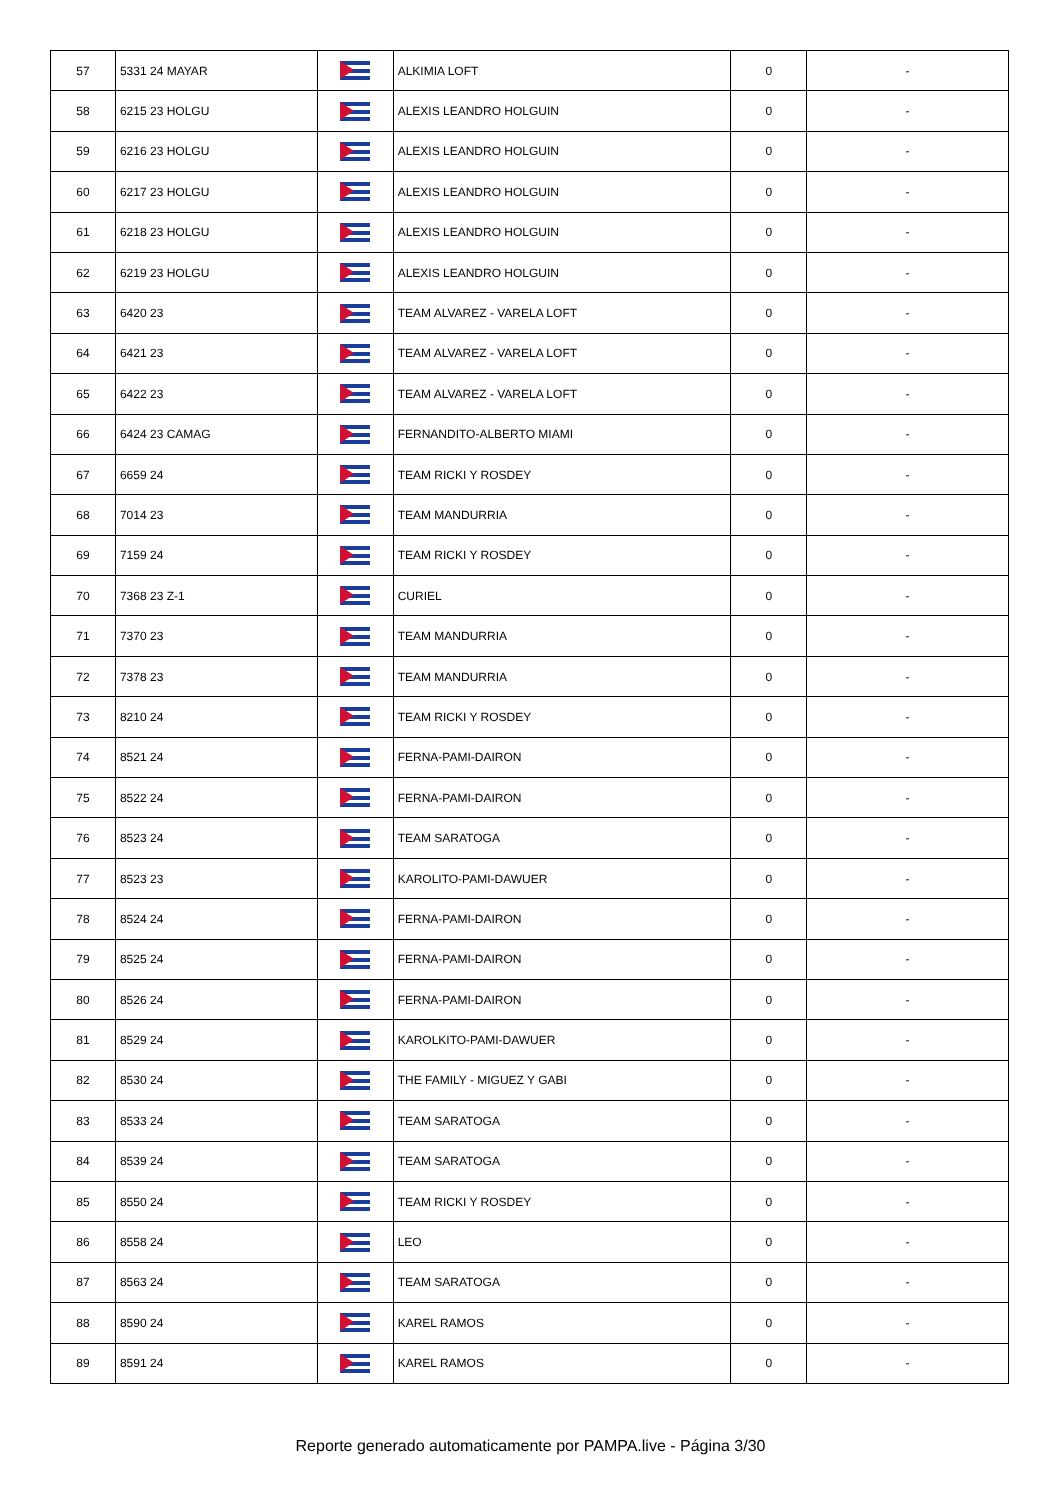| 57 | 5331 24 MAYAR | | ALKIMIA LOFT | 0 | - |
| 58 | 6215 23 HOLGU | | ALEXIS LEANDRO HOLGUIN | 0 | - |
| 59 | 6216 23 HOLGU | | ALEXIS LEANDRO HOLGUIN | 0 | - |
| 60 | 6217 23 HOLGU | | ALEXIS LEANDRO HOLGUIN | 0 | - |
| 61 | 6218 23 HOLGU | | ALEXIS LEANDRO HOLGUIN | 0 | - |
| 62 | 6219 23 HOLGU | | ALEXIS LEANDRO HOLGUIN | 0 | - |
| 63 | 6420 23 | | TEAM ALVAREZ - VARELA LOFT | 0 | - |
| 64 | 6421 23 | | TEAM ALVAREZ - VARELA LOFT | 0 | - |
| 65 | 6422 23 | | TEAM ALVAREZ - VARELA LOFT | 0 | - |
| 66 | 6424 23 CAMAG | | FERNANDITO-ALBERTO MIAMI | 0 | - |
| 67 | 6659 24 | | TEAM RICKI Y ROSDEY | 0 | - |
| 68 | 7014 23 | | TEAM MANDURRIA | 0 | - |
| 69 | 7159 24 | | TEAM RICKI Y ROSDEY | 0 | - |
| 70 | 7368 23 Z-1 | | CURIEL | 0 | - |
| 71 | 7370 23 | | TEAM MANDURRIA | 0 | - |
| 72 | 7378 23 | | TEAM MANDURRIA | 0 | - |
| 73 | 8210 24 | | TEAM RICKI Y ROSDEY | 0 | - |
| 74 | 8521 24 | | FERNA-PAMI-DAIRON | 0 | - |
| 75 | 8522 24 | | FERNA-PAMI-DAIRON | 0 | - |
| 76 | 8523 24 | | TEAM SARATOGA | 0 | - |
| 77 | 8523 23 | | KAROLITO-PAMI-DAWUER | 0 | - |
| 78 | 8524 24 | | FERNA-PAMI-DAIRON | 0 | - |
| 79 | 8525 24 | | FERNA-PAMI-DAIRON | 0 | - |
| 80 | 8526 24 | | FERNA-PAMI-DAIRON | 0 | - |
| 81 | 8529 24 | | KAROLKITO-PAMI-DAWUER | 0 | - |
| 82 | 8530 24 | | THE FAMILY - MIGUEZ Y GABI | 0 | - |
| 83 | 8533 24 | | TEAM SARATOGA | 0 | - |
| 84 | 8539 24 | | TEAM SARATOGA | 0 | - |
| 85 | 8550 24 | | TEAM RICKI Y ROSDEY | 0 | - |
| 86 | 8558 24 | | LEO | 0 | - |
| 87 | 8563 24 | | TEAM SARATOGA | 0 | - |
| 88 | 8590 24 | | KAREL RAMOS | 0 | - |
| 89 | 8591 24 | | KAREL RAMOS | 0 | - |
Reporte generado automaticamente por PAMPA.live - Página 3/30